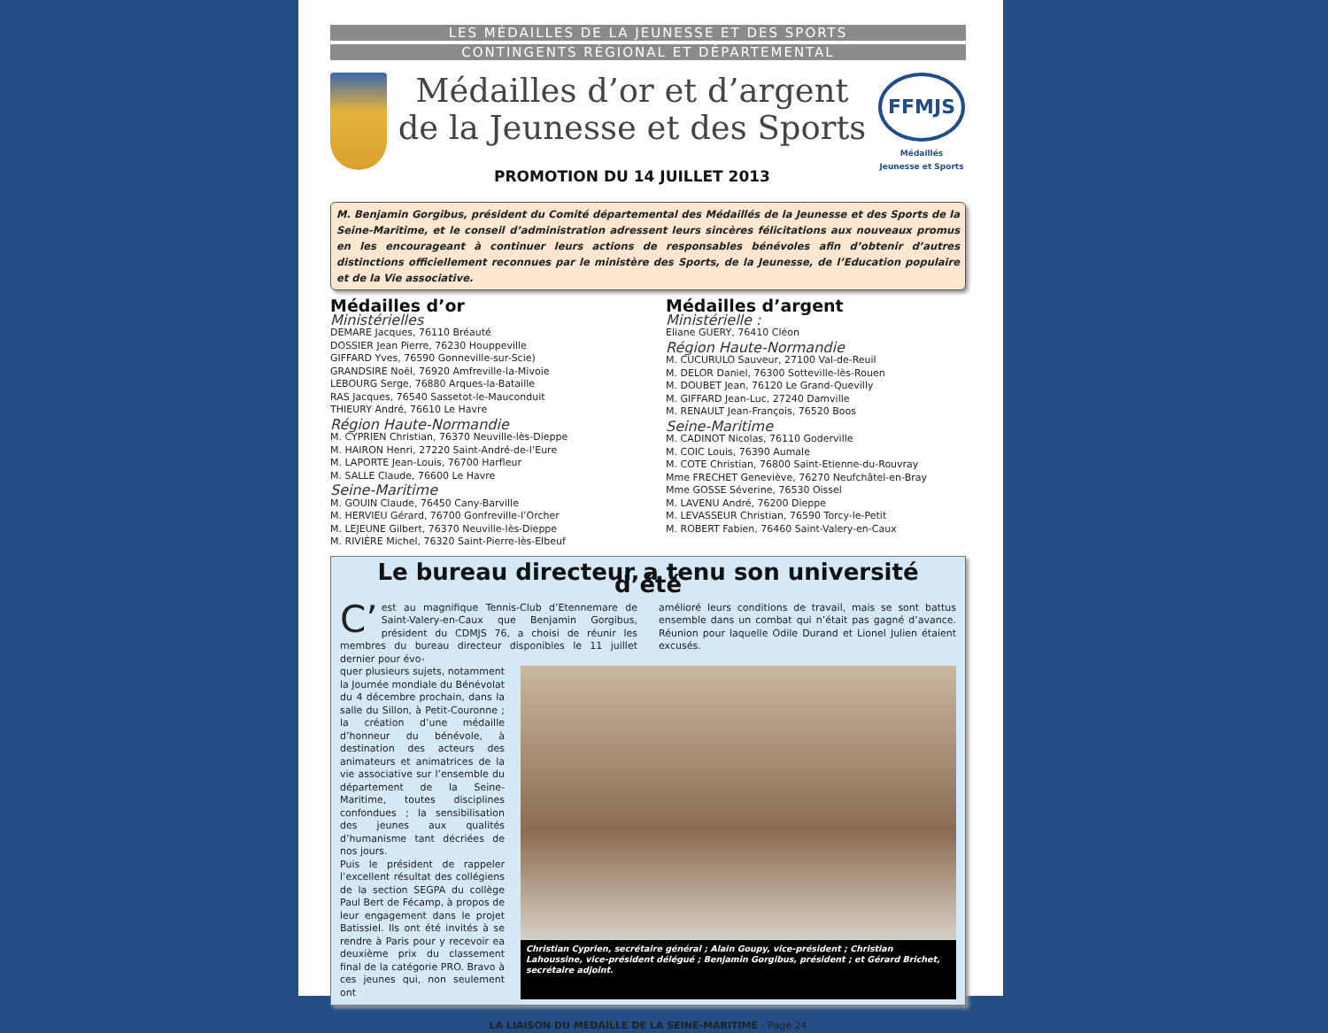LES MÉDAILLES DE LA JEUNESSE ET DES SPORTS
CONTINGENTS RÉGIONAL ET DÉPARTEMENTAL
Médailles d’or et d’argent
de la Jeunesse et des Sports
PROMOTION DU 14 JUILLET 2013
FFMJS
Médaillés
Jeunesse et Sports
M. Benjamin Gorgibus, président du Comité départemental des Médaillés de la Jeunesse et des Sports de la Seine-Maritime, et le conseil d’administration adressent leurs sincères félicitations aux nouveaux promus en les encourageant à continuer leurs actions de responsables bénévoles afin d’obtenir d’autres distinctions officiellement reconnues par le ministère des Sports, de la Jeunesse, de l’Education populaire et de la Vie associative.
Médailles d’or
Ministérielles
DEMARE Jacques, 76110 Bréauté
DOSSIER Jean Pierre, 76230 Houppeville
GIFFARD Yves, 76590 Gonneville-sur-Scie)
GRANDSIRE Noël, 76920 Amfreville-la-Mivoie
LEBOURG Serge, 76880 Arques-la-Bataille
RAS Jacques, 76540 Sassetot-le-Mauconduit
THIEURY André, 76610 Le Havre
Région Haute-Normandie
M. CYPRIEN Christian, 76370 Neuville-lès-Dieppe
M. HAIRON Henri, 27220 Saint-André-de-l’Eure
M. LAPORTE Jean-Louis, 76700 Harfleur
M. SALLE Claude, 76600 Le Havre
Seine-Maritime
M. GOUIN Claude, 76450 Cany-Barville
M. HERVIEU Gérard, 76700 Gonfreville-l’Orcher
M. LEJEUNE Gilbert, 76370 Neuville-lès-Dieppe
M. RIVIÈRE Michel, 76320 Saint-Pierre-lès-Elbeuf
Médailles d’argent
Ministérielle :
Eliane GUERY, 76410 Cléon
Région Haute-Normandie
M. CUCURULO Sauveur, 27100 Val-de-Reuil
M. DELOR Daniel, 76300 Sotteville-lès-Rouen
M. DOUBET Jean, 76120 Le Grand-Quevilly
M. GIFFARD Jean-Luc, 27240 Damville
M. RENAULT Jean-François, 76520 Boos
Seine-Maritime
M. CADINOT Nicolas, 76110 Goderville
M. COIC Louis, 76390 Aumale
M. COTE Christian, 76800 Saint-Etienne-du-Rouvray
Mme FRECHET Geneviève, 76270 Neufchâtel-en-Bray
Mme GOSSE Séverine, 76530 Oissel
M. LAVENU André, 76200 Dieppe
M. LEVASSEUR Christian, 76590 Torcy-le-Petit
M. ROBERT Fabien, 76460 Saint-Valery-en-Caux
Le bureau directeur a tenu son université d’été
C’ est au magnifique Tennis-Club d’Etennemare de Saint-Valery-en-Caux que Benjamin Gorgibus, président du CDMJS 76, a choisi de réunir les membres du bureau directeur disponibles le 11 juillet dernier pour évo-
amélioré leurs conditions de travail, mais se sont battus ensemble dans un combat qui n’était pas gagné d’avance. Réunion pour laquelle Odile Durand et Lionel Julien étaient excusés.
quer plusieurs sujets, notamment la Journée mondiale du Bénévolat du 4 décembre prochain, dans la salle du Sillon, à Petit-Couronne ; la création d’une médaille d’honneur du bénévole, à destination des acteurs des animateurs et animatrices de la vie associative sur l’ensemble du département de la Seine-Maritime, toutes disciplines confondues ; la sensibilisation des jeunes aux qualités d’humanisme tant décriées de nos jours.
Puis le président de rappeler l’excellent résultat des collégiens de la section SEGPA du collège Paul Bert de Fécamp, à propos de leur engagement dans le projet Batissiel. Ils ont été invités à se rendre à Paris pour y recevoir ea deuxième prix du classement final de la catégorie PRO. Bravo à ces jeunes qui, non seulement ont
Christian Cyprien, secrétaire général ; Alain Goupy, vice-président ; Christian Lahoussine, vice-président délégué ; Benjamin Gorgibus, président ; et Gérard Brichet, secrétaire adjoint.
LA LIAISON DU MEDAILLE DE LA SEINE-MARITIME - Page 24